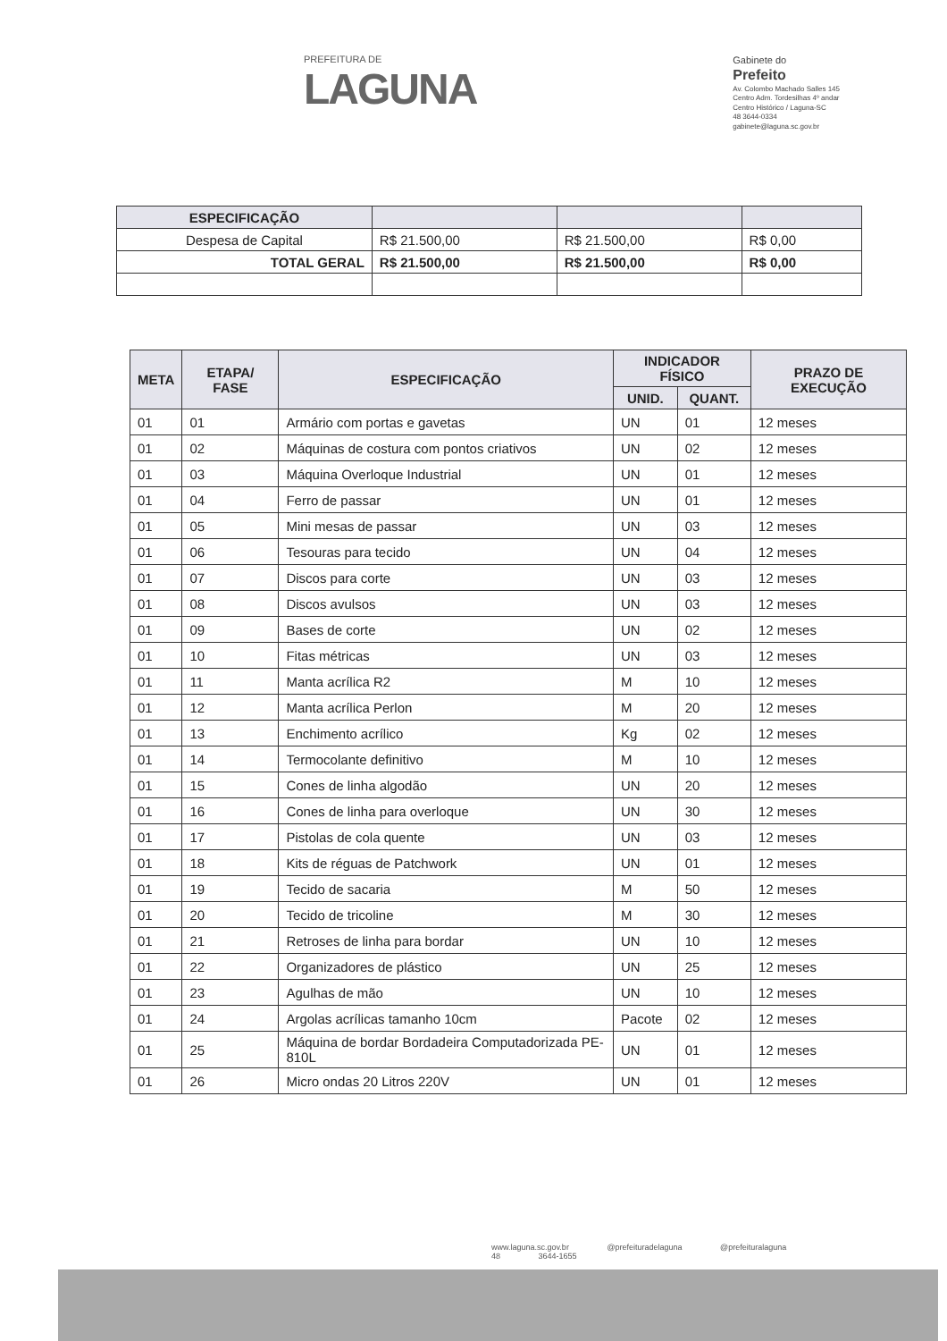PREFEITURA DE
LAGUNA
Gabinete do
Prefeito
Av. Colombo Machado Salles 145
Centro Adm. Tordesilhas 4º andar
Centro Histórico / Laguna-SC
48 3644-0334
gabinete@laguna.sc.gov.br
| ESPECIFICAÇÃO | | | |
| --- | --- | --- | --- |
| Despesa de Capital | R$ 21.500,00 | R$ 21.500,00 | R$ 0,00 |
| TOTAL GERAL | R$ 21.500,00 | R$ 21.500,00 | R$ 0,00 |
| META | ETAPA/ FASE | ESPECIFICAÇÃO | INDICADOR FÍSICO | | PRAZO DE EXECUÇÃO |
| --- | --- | --- | --- | --- | --- |
| | | | UNID. | QUANT. | |
| 01 | 01 | Armário com portas e gavetas | UN | 01 | 12 meses |
| 01 | 02 | Máquinas de costura com pontos criativos | UN | 02 | 12 meses |
| 01 | 03 | Máquina Overloque Industrial | UN | 01 | 12 meses |
| 01 | 04 | Ferro de passar | UN | 01 | 12 meses |
| 01 | 05 | Mini mesas de passar | UN | 03 | 12 meses |
| 01 | 06 | Tesouras para tecido | UN | 04 | 12 meses |
| 01 | 07 | Discos para corte | UN | 03 | 12 meses |
| 01 | 08 | Discos avulsos | UN | 03 | 12 meses |
| 01 | 09 | Bases de corte | UN | 02 | 12 meses |
| 01 | 10 | Fitas métricas | UN | 03 | 12 meses |
| 01 | 11 | Manta acrílica R2 | M | 10 | 12 meses |
| 01 | 12 | Manta acrílica Perlon | M | 20 | 12 meses |
| 01 | 13 | Enchimento acrílico | Kg | 02 | 12 meses |
| 01 | 14 | Termocolante definitivo | M | 10 | 12 meses |
| 01 | 15 | Cones de linha algodão | UN | 20 | 12 meses |
| 01 | 16 | Cones de linha para overloque | UN | 30 | 12 meses |
| 01 | 17 | Pistolas de cola quente | UN | 03 | 12 meses |
| 01 | 18 | Kits de réguas de Patchwork | UN | 01 | 12 meses |
| 01 | 19 | Tecido de sacaria | M | 50 | 12 meses |
| 01 | 20 | Tecido de tricoline | M | 30 | 12 meses |
| 01 | 21 | Retroses de linha para bordar | UN | 10 | 12 meses |
| 01 | 22 | Organizadores de plástico | UN | 25 | 12 meses |
| 01 | 23 | Agulhas de mão | UN | 10 | 12 meses |
| 01 | 24 | Argolas acrílicas tamanho 10cm | Pacote | 02 | 12 meses |
| 01 | 25 | Máquina de bordar Bordadeira Computadorizada PE-810L | UN | 01 | 12 meses |
| 01 | 26 | Micro ondas 20 Litros 220V | UN | 01 | 12 meses |
www.laguna.sc.gov.br @prefeituradelaguna @prefeituralaguna
48 3644-1655